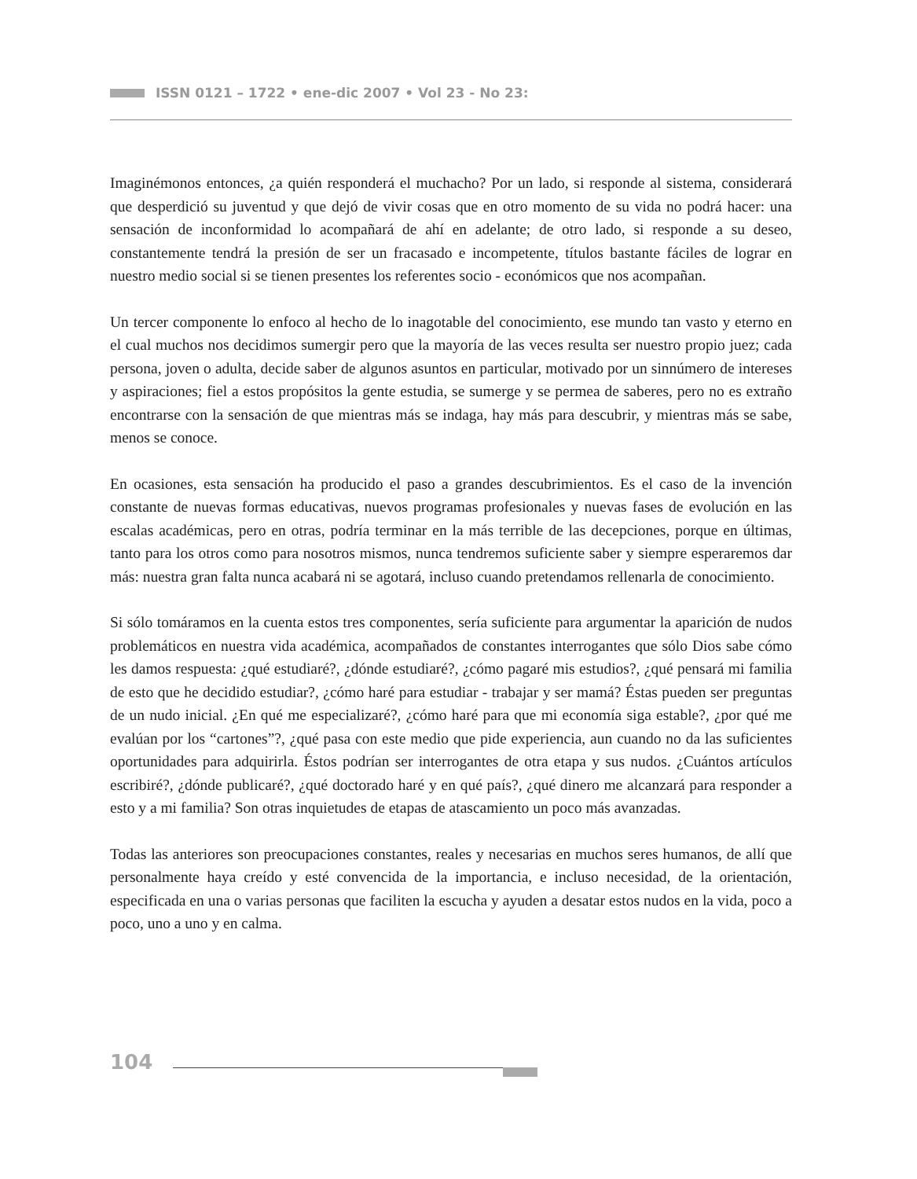ISSN 0121 – 1722 • ene-dic 2007 • Vol 23 - No 23:
Imaginémonos entonces, ¿a quién responderá el muchacho? Por un lado, si responde al sistema, considerará que desperdició su juventud y que dejó de vivir cosas que en otro momento de su vida no podrá hacer: una sensación de inconformidad lo acompañará de ahí en adelante; de otro lado, si responde a su deseo, constantemente tendrá la presión de ser un fracasado e incompetente, títulos bastante fáciles de lograr en nuestro medio social si se tienen presentes los referentes socio - económicos que nos acompañan.
Un tercer componente lo enfoco al hecho de lo inagotable del conocimiento, ese mundo tan vasto y eterno en el cual muchos nos decidimos sumergir pero que la mayoría de las veces resulta ser nuestro propio juez; cada persona, joven o adulta, decide saber de algunos asuntos en particular, motivado por un sinnúmero de intereses y aspiraciones; fiel a estos propósitos la gente estudia, se sumerge y se permea de saberes, pero no es extraño encontrarse con la sensación de que mientras más se indaga, hay más para descubrir, y mientras más se sabe, menos se conoce.
En ocasiones, esta sensación ha producido el paso a grandes descubrimientos. Es el caso de la invención constante de nuevas formas educativas, nuevos programas profesionales y nuevas fases de evolución en las escalas académicas, pero en otras, podría terminar en la más terrible de las decepciones, porque en últimas, tanto para los otros como para nosotros mismos, nunca tendremos suficiente saber y siempre esperaremos dar más: nuestra gran falta nunca acabará ni se agotará, incluso cuando pretendamos rellenarla de conocimiento.
Si sólo tomáramos en la cuenta estos tres componentes, sería suficiente para argumentar la aparición de nudos problemáticos en nuestra vida académica, acompañados de constantes interrogantes que sólo Dios sabe cómo les damos respuesta: ¿qué estudiaré?, ¿dónde estudiaré?, ¿cómo pagaré mis estudios?, ¿qué pensará mi familia de esto que he decidido estudiar?, ¿cómo haré para estudiar - trabajar y ser mamá? Éstas pueden ser preguntas de un nudo inicial. ¿En qué me especializaré?, ¿cómo haré para que mi economía siga estable?, ¿por qué me evalúan por los “cartones”?, ¿qué pasa con este medio que pide experiencia, aun cuando no da las suficientes oportunidades para adquirirla. Éstos podrían ser interrogantes de otra etapa y sus nudos. ¿Cuántos artículos escribiré?, ¿dónde publicaré?, ¿qué doctorado haré y en qué país?, ¿qué dinero me alcanzará para responder a esto y a mi familia? Son otras inquietudes de etapas de atascamiento un poco más avanzadas.
Todas las anteriores son preocupaciones constantes, reales y necesarias en muchos seres humanos, de allí que personalmente haya creído y esté convencida de la importancia, e incluso necesidad, de la orientación, especificada en una o varias personas que faciliten la escucha y ayuden a desatar estos nudos en la vida, poco a poco, uno a uno y en calma.
104